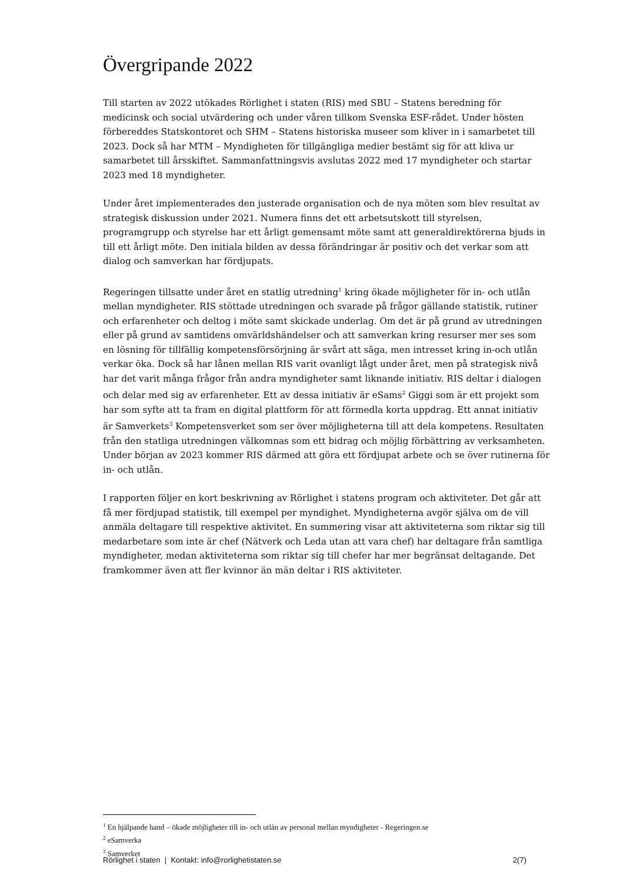Övergripande 2022
Till starten av 2022 utökades Rörlighet i staten (RIS) med SBU – Statens beredning för medicinsk och social utvärdering och under våren tillkom Svenska ESF-rådet. Under hösten förbereddes Statskontoret och SHM – Statens historiska museer som kliver in i samarbetet till 2023. Dock så har MTM – Myndigheten för tillgängliga medier bestämt sig för att kliva ur samarbetet till årsskiftet. Sammanfattningsvis avslutas 2022 med 17 myndigheter och startar 2023 med 18 myndigheter.
Under året implementerades den justerade organisation och de nya möten som blev resultat av strategisk diskussion under 2021. Numera finns det ett arbetsutskott till styrelsen, programgrupp och styrelse har ett årligt gemensamt möte samt att generaldirektörerna bjuds in till ett årligt möte. Den initiala bilden av dessa förändringar är positiv och det verkar som att dialog och samverkan har fördjupats.
Regeringen tillsatte under året en statlig utredning<sup>1</sup> kring ökade möjligheter för in- och utlån mellan myndigheter. RIS stöttade utredningen och svarade på frågor gällande statistik, rutiner och erfarenheter och deltog i möte samt skickade underlag. Om det är på grund av utredningen eller på grund av samtidens omvärldshändelser och att samverkan kring resurser mer ses som en lösning för tillfällig kompetensförsörjning är svårt att säga, men intresset kring in-och utlån verkar öka. Dock så har lånen mellan RIS varit ovanligt lågt under året, men på strategisk nivå har det varit många frågor från andra myndigheter samt liknande initiativ. RIS deltar i dialogen och delar med sig av erfarenheter. Ett av dessa initiativ är eSams<sup>2</sup> Giggi som är ett projekt som har som syfte att ta fram en digital plattform för att förmedla korta uppdrag. Ett annat initiativ är Samverkets<sup>3</sup> Kompetensverket som ser över möjligheterna till att dela kompetens. Resultaten från den statliga utredningen välkomnas som ett bidrag och möjlig förbättring av verksamheten. Under början av 2023 kommer RIS därmed att göra ett fördjupat arbete och se över rutinerna för in- och utlån.
I rapporten följer en kort beskrivning av Rörlighet i statens program och aktiviteter. Det går att få mer fördjupad statistik, till exempel per myndighet. Myndigheterna avgör själva om de vill anmäla deltagare till respektive aktivitet. En summering visar att aktiviteterna som riktar sig till medarbetare som inte är chef (Nätverk och Leda utan att vara chef) har deltagare från samtliga myndigheter, medan aktiviteterna som riktar sig till chefer har mer begränsat deltagande. Det framkommer även att fler kvinnor än män deltar i RIS aktiviteter.
<sup>1</sup> En hjälpande hand – ökade möjligheter till in- och utlån av personal mellan myndigheter - Regeringen.se
<sup>2</sup> eSamverka
<sup>3</sup> Samverket
Rörlighet i staten | Kontakt: info@rorlighetistaten.se 2(7)